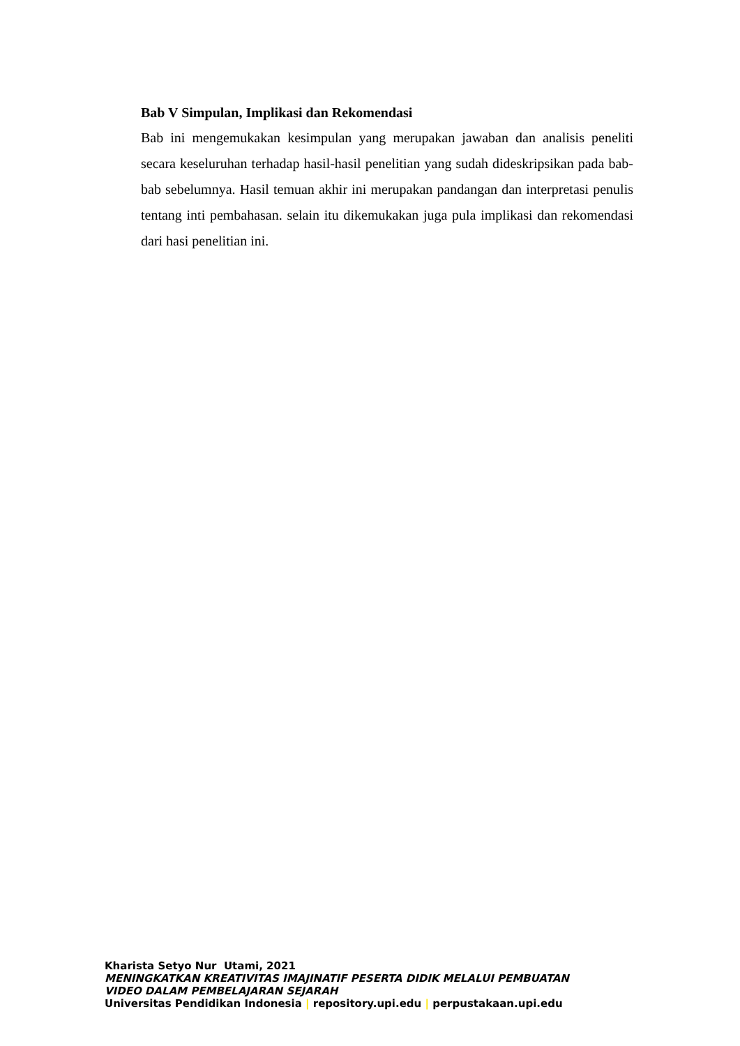Bab V Simpulan, Implikasi dan Rekomendasi
Bab ini mengemukakan kesimpulan yang merupakan jawaban dan analisis peneliti secara keseluruhan terhadap hasil-hasil penelitian yang sudah dideskripsikan pada bab-bab sebelumnya. Hasil temuan akhir ini merupakan pandangan dan interpretasi penulis tentang inti pembahasan. selain itu dikemukakan juga pula implikasi dan rekomendasi dari hasi penelitian ini.
Kharista Setyo Nur Utami, 2021
MENINGKATKAN KREATIVITAS IMAJINATIF PESERTA DIDIK MELALUI PEMBUATAN
VIDEO DALAM PEMBELAJARAN SEJARAH
Universitas Pendidikan Indonesia | repository.upi.edu | perpustakaan.upi.edu